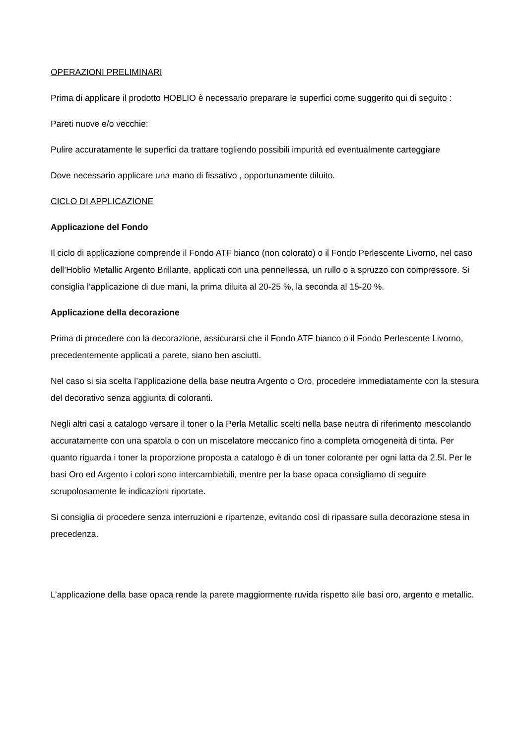OPERAZIONI PRELIMINARI
Prima di applicare il prodotto HOBLIO è necessario preparare le superfici come suggerito qui di seguito :
Pareti nuove e/o vecchie:
Pulire accuratamente le superfici da trattare togliendo possibili impurità ed eventualmente carteggiare
Dove necessario applicare una mano di fissativo , opportunamente diluito.
CICLO DI APPLICAZIONE
Applicazione del Fondo
Il ciclo di applicazione comprende il Fondo ATF bianco (non colorato) o il Fondo Perlescente Livorno, nel caso dell’Hoblio Metallic Argento Brillante, applicati con una pennellessa, un rullo o a spruzzo con compressore. Si consiglia l’applicazione di due mani, la prima diluita al 20-25 %, la seconda al 15-20 %.
Applicazione della decorazione
Prima di procedere con la decorazione, assicurarsi che il Fondo ATF bianco o il Fondo Perlescente Livorno, precedentemente applicati a parete, siano ben asciutti.
Nel caso si sia scelta l’applicazione della base neutra Argento o Oro, procedere immediatamente con la stesura del decorativo senza aggiunta di coloranti.
Negli altri casi a catalogo versare il toner o la Perla Metallic scelti nella base neutra di riferimento mescolando accuratamente con una spatola o con un miscelatore meccanico fino a completa omogeneità di tinta. Per quanto riguarda i toner la proporzione proposta a catalogo è di un toner colorante per ogni latta da 2.5l. Per le basi Oro ed Argento i colori sono intercambiabili, mentre per la base opaca consigliamo di seguire scrupolosamente le indicazioni riportate.
Si consiglia di procedere senza interruzioni e ripartenze, evitando così di ripassare sulla decorazione stesa in precedenza.
L’applicazione della base opaca rende la parete maggiormente ruvida rispetto alle basi oro, argento e metallic.